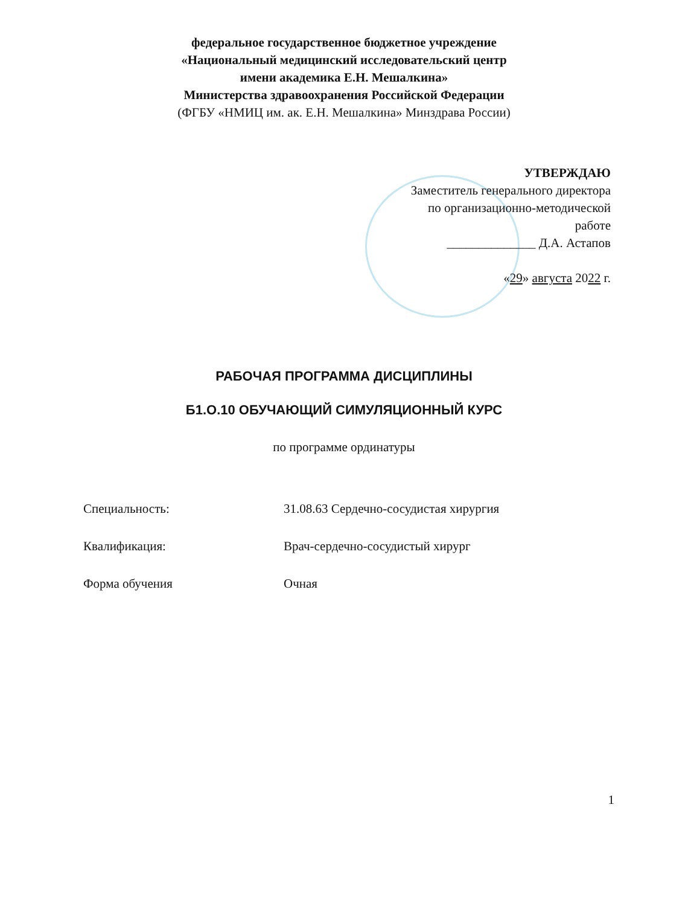федеральное государственное бюджетное учреждение
«Национальный медицинский исследовательский центр
имени академика Е.Н. Мешалкина»
Министерства здравоохранения Российской Федерации
(ФГБУ «НМИЦ им. ак. Е.Н. Мешалкина» Минздрава России)
УТВЕРЖДАЮ
Заместитель генерального директора
по организационно-методической
работе
______________ Д.А. Астапов
«29» августа 2022 г.
РАБОЧАЯ ПРОГРАММА ДИСЦИПЛИНЫ
Б1.О.10 ОБУЧАЮЩИЙ СИМУЛЯЦИОННЫЙ КУРС
по программе ординатуры
Специальность: 31.08.63 Сердечно-сосудистая хирургия
Квалификация: Врач-сердечно-сосудистый хирург
Форма обучения Очная
1